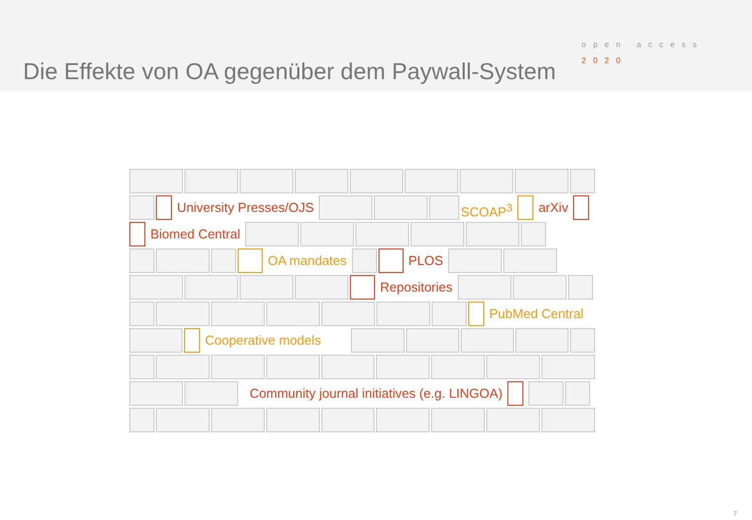Die Effekte von OA gegenüber dem Paywall-System
open access
2020
University Presses/OJS SCOAP<sup>3</sup> arXiv
Biomed Central
OA mandates PLOS
Repositories
PubMed Central
Cooperative models
Community journal initiatives (e.g. LINGOA)
7